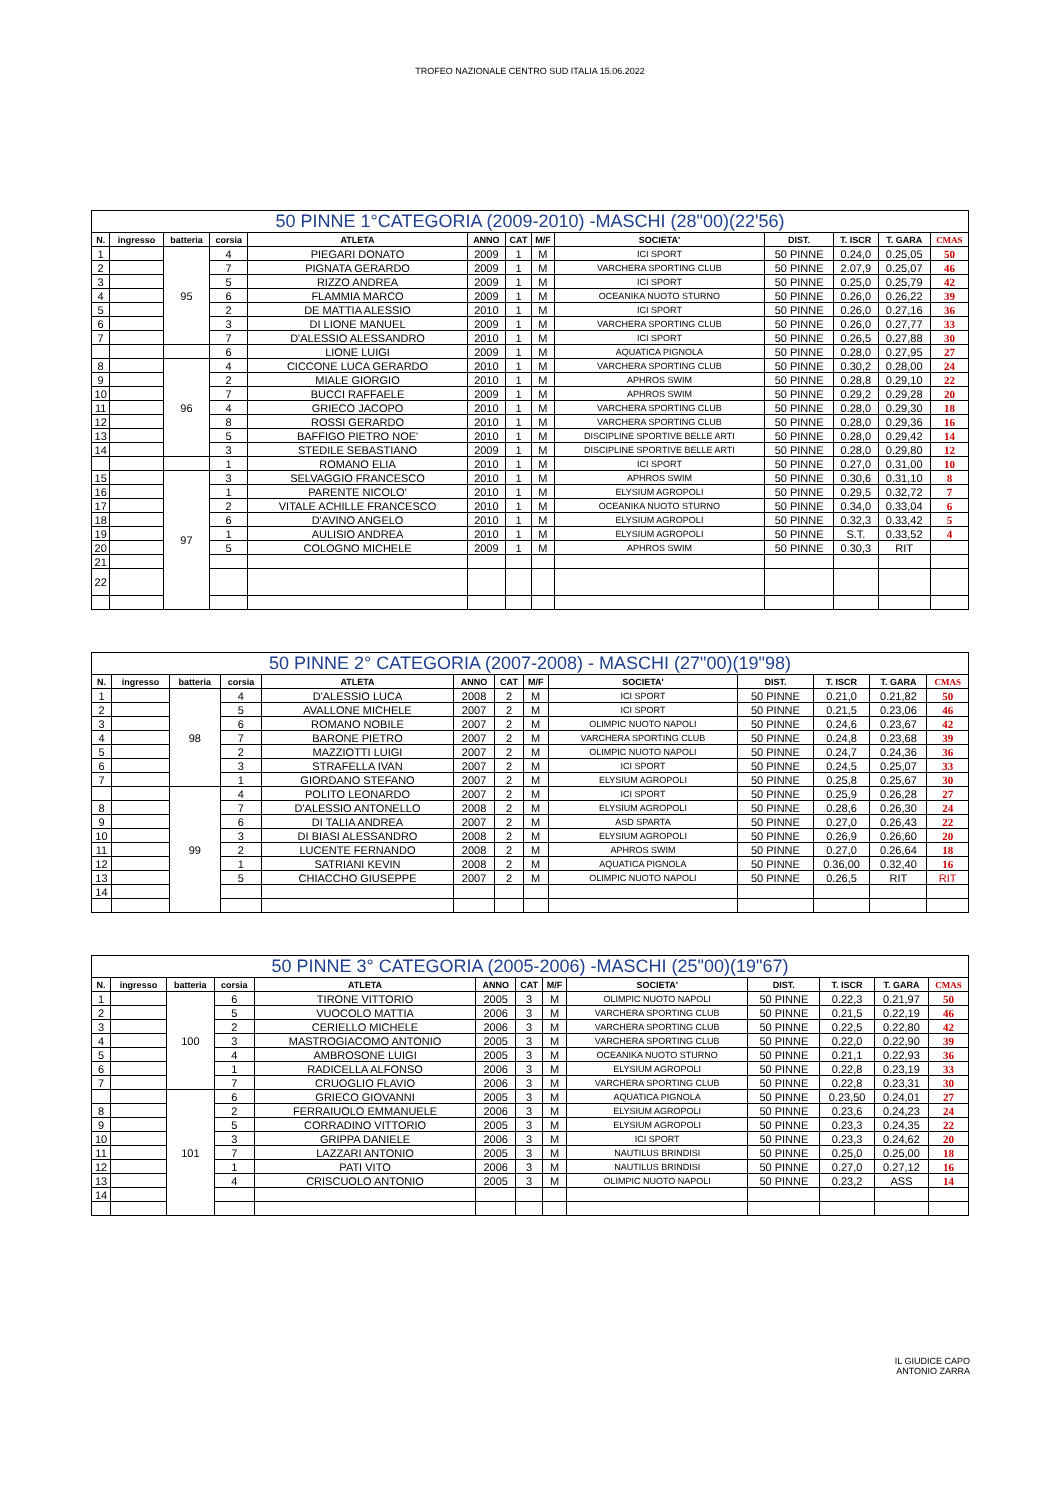TROFEO NAZIONALE CENTRO SUD ITALIA 15.06.2022
| 50 PINNE 1°CATEGORIA (2009-2010) -MASCHI (28"00)(22'56) | | | | | | | | | | | | |
| N. | ingresso | batteria | corsia | ATLETA | ANNO | CAT | M/F | SOCIETA' | DIST. | T. ISCR | T. GARA | CMAS |
| 1 | | 95 | 4 | PIEGARI DONATO | 2009 | 1 | M | ICI SPORT | 50 PINNE | 0.24,0 | 0.25,05 | 50 |
| 2 | | | 7 | PIGNATA GERARDO | 2009 | 1 | M | VARCHERA SPORTING CLUB | 50 PINNE | 2.07,9 | 0.25,07 | 46 |
| 3 | | | 5 | RIZZO ANDREA | 2009 | 1 | M | ICI SPORT | 50 PINNE | 0.25,0 | 0.25,79 | 42 |
| 4 | | | 6 | FLAMMIA MARCO | 2009 | 1 | M | OCEANIKA NUOTO STURNO | 50 PINNE | 0.26,0 | 0.26,22 | 39 |
| 5 | | | 2 | DE MATTIA ALESSIO | 2010 | 1 | M | ICI SPORT | 50 PINNE | 0.26,0 | 0.27,16 | 36 |
| 6 | | | 3 | DI LIONE MANUEL | 2009 | 1 | M | VARCHERA SPORTING CLUB | 50 PINNE | 0.26,0 | 0.27,77 | 33 |
| 7 | | | 7 | D'ALESSIO ALESSANDRO | 2010 | 1 | M | ICI SPORT | 50 PINNE | 0.26,5 | 0.27,88 | 30 |
| | | | 6 | LIONE LUIGI | 2009 | 1 | M | AQUATICA PIGNOLA | 50 PINNE | 0.28,0 | 0.27,95 | 27 |
| 8 | | 96 | 4 | CICCONE LUCA GERARDO | 2010 | 1 | M | VARCHERA SPORTING CLUB | 50 PINNE | 0.30,2 | 0.28,00 | 24 |
| 9 | | | 2 | MIALE GIORGIO | 2010 | 1 | M | APHROS SWIM | 50 PINNE | 0.28,8 | 0.29,10 | 22 |
| 10 | | | 7 | BUCCI RAFFAELE | 2009 | 1 | M | APHROS SWIM | 50 PINNE | 0.29,2 | 0.29,28 | 20 |
| 11 | | | 4 | GRIECO JACOPO | 2010 | 1 | M | VARCHERA SPORTING CLUB | 50 PINNE | 0.28,0 | 0.29,30 | 18 |
| 12 | | | 8 | ROSSI GERARDO | 2010 | 1 | M | VARCHERA SPORTING CLUB | 50 PINNE | 0.28,0 | 0.29,36 | 16 |
| 13 | | | 5 | BAFFIGO PIETRO NOE' | 2010 | 1 | M | DISCIPLINE SPORTIVE BELLE ARTI | 50 PINNE | 0.28,0 | 0.29,42 | 14 |
| 14 | | | 3 | STEDILE SEBASTIANO | 2009 | 1 | M | DISCIPLINE SPORTIVE BELLE ARTI | 50 PINNE | 0.28,0 | 0.29,80 | 12 |
| | | | 1 | ROMANO ELIA | 2010 | 1 | M | ICI SPORT | 50 PINNE | 0.27,0 | 0.31,00 | 10 |
| 15 | | 97 | 3 | SELVAGGIO FRANCESCO | 2010 | 1 | M | APHROS SWIM | 50 PINNE | 0.30,6 | 0.31,10 | 8 |
| 16 | | | 1 | PARENTE NICOLO' | 2010 | 1 | M | ELYSIUM AGROPOLI | 50 PINNE | 0.29,5 | 0.32,72 | 7 |
| 17 | | | 2 | VITALE ACHILLE FRANCESCO | 2010 | 1 | M | OCEANIKA NUOTO STURNO | 50 PINNE | 0.34,0 | 0.33,04 | 6 |
| 18 | | | 6 | D'AVINO ANGELO | 2010 | 1 | M | ELYSIUM AGROPOLI | 50 PINNE | 0.32,3 | 0.33,42 | 5 |
| 19 | | | 1 | AULISIO ANDREA | 2010 | 1 | M | ELYSIUM AGROPOLI | 50 PINNE | S.T. | 0.33,52 | 4 |
| 20 | | | 5 | COLOGNO MICHELE | 2009 | 1 | M | APHROS SWIM | 50 PINNE | 0.30,3 | RIT | |
| 21 | | | | | | | | | | | | |
| 22 | | | | | | | | | | | | |
| 50 PINNE 2° CATEGORIA (2007-2008) - MASCHI (27"00)(19"98) | | | | | | | | | | | | |
| N. | ingresso | batteria | corsia | ATLETA | ANNO | CAT | M/F | SOCIETA' | DIST. | T. ISCR | T. GARA | CMAS |
| 1 | | 98 | 4 | D'ALESSIO LUCA | 2008 | 2 | M | ICI SPORT | 50 PINNE | 0.21,0 | 0.21,82 | 50 |
| 2 | | | 5 | AVALLONE MICHELE | 2007 | 2 | M | ICI SPORT | 50 PINNE | 0.21,5 | 0.23,06 | 46 |
| 3 | | | 6 | ROMANO NOBILE | 2007 | 2 | M | OLIMPIC NUOTO NAPOLI | 50 PINNE | 0.24,6 | 0.23,67 | 42 |
| 4 | | | 7 | BARONE PIETRO | 2007 | 2 | M | VARCHERA SPORTING CLUB | 50 PINNE | 0.24,8 | 0.23,68 | 39 |
| 5 | | | 2 | MAZZIOTTI LUIGI | 2007 | 2 | M | OLIMPIC NUOTO NAPOLI | 50 PINNE | 0.24,7 | 0.24,36 | 36 |
| 6 | | | 3 | STRAFELLA IVAN | 2007 | 2 | M | ICI SPORT | 50 PINNE | 0.24,5 | 0.25,07 | 33 |
| 7 | | | 1 | GIORDANO STEFANO | 2007 | 2 | M | ELYSIUM AGROPOLI | 50 PINNE | 0.25,8 | 0.25,67 | 30 |
| | | 99 | 4 | POLITO LEONARDO | 2007 | 2 | M | ICI SPORT | 50 PINNE | 0.25,9 | 0.26,28 | 27 |
| 8 | | | 7 | D'ALESSIO ANTONELLO | 2008 | 2 | M | ELYSIUM AGROPOLI | 50 PINNE | 0.28,6 | 0.26,30 | 24 |
| 9 | | | 6 | DI TALIA ANDREA | 2007 | 2 | M | ASD SPARTA | 50 PINNE | 0.27,0 | 0.26,43 | 22 |
| 10 | | | 3 | DI BIASI ALESSANDRO | 2008 | 2 | M | ELYSIUM AGROPOLI | 50 PINNE | 0.26,9 | 0.26,60 | 20 |
| 11 | | | 2 | LUCENTE FERNANDO | 2008 | 2 | M | APHROS SWIM | 50 PINNE | 0.27,0 | 0.26,64 | 18 |
| 12 | | | 1 | SATRIANI KEVIN | 2008 | 2 | M | AQUATICA PIGNOLA | 50 PINNE | 0.36,00 | 0.32,40 | 16 |
| 13 | | | 5 | CHIACCHO GIUSEPPE | 2007 | 2 | M | OLIMPIC NUOTO NAPOLI | 50 PINNE | 0.26,5 | RIT | RIT |
| 14 | | | | | | | | | | | | |
| 50 PINNE 3° CATEGORIA (2005-2006) -MASCHI (25"00)(19"67) | | | | | | | | | | | | |
| N. | ingresso | batteria | corsia | ATLETA | ANNO | CAT | M/F | SOCIETA' | DIST. | T. ISCR | T. GARA | CMAS |
| 1 | | 100 | 6 | TIRONE VITTORIO | 2005 | 3 | M | OLIMPIC NUOTO NAPOLI | 50 PINNE | 0.22,3 | 0.21,97 | 50 |
| 2 | | | 5 | VUOCOLO MATTIA | 2006 | 3 | M | VARCHERA SPORTING CLUB | 50 PINNE | 0.21,5 | 0.22,19 | 46 |
| 3 | | | 2 | CERIELLO MICHELE | 2006 | 3 | M | VARCHERA SPORTING CLUB | 50 PINNE | 0.22,5 | 0.22,80 | 42 |
| 4 | | | 3 | MASTROGIACOMO ANTONIO | 2005 | 3 | M | VARCHERA SPORTING CLUB | 50 PINNE | 0.22,0 | 0.22,90 | 39 |
| 5 | | | 4 | AMBROSONE LUIGI | 2005 | 3 | M | OCEANIKA NUOTO STURNO | 50 PINNE | 0.21,1 | 0.22,93 | 36 |
| 6 | | | 1 | RADICELLA ALFONSO | 2006 | 3 | M | ELYSIUM AGROPOLI | 50 PINNE | 0.22,8 | 0.23,19 | 33 |
| 7 | | | 7 | CRUOGLIO FLAVIO | 2006 | 3 | M | VARCHERA SPORTING CLUB | 50 PINNE | 0.22,8 | 0.23,31 | 30 |
| | | 101 | 6 | GRIECO GIOVANNI | 2005 | 3 | M | AQUATICA PIGNOLA | 50 PINNE | 0.23,50 | 0.24,01 | 27 |
| 8 | | | 2 | FERRAIUOLO EMMANUELE | 2006 | 3 | M | ELYSIUM AGROPOLI | 50 PINNE | 0.23,6 | 0.24,23 | 24 |
| 9 | | | 5 | CORRADINO VITTORIO | 2005 | 3 | M | ELYSIUM AGROPOLI | 50 PINNE | 0.23,3 | 0.24,35 | 22 |
| 10 | | | 3 | GRIPPA DANIELE | 2006 | 3 | M | ICI SPORT | 50 PINNE | 0.23,3 | 0.24,62 | 20 |
| 11 | | | 7 | LAZZARI ANTONIO | 2005 | 3 | M | NAUTILUS BRINDISI | 50 PINNE | 0.25,0 | 0.25,00 | 18 |
| 12 | | | 1 | PATI VITO | 2006 | 3 | M | NAUTILUS BRINDISI | 50 PINNE | 0.27,0 | 0.27,12 | 16 |
| 13 | | | 4 | CRISCUOLO ANTONIO | 2005 | 3 | M | OLIMPIC NUOTO NAPOLI | 50 PINNE | 0.23,2 | ASS | 14 |
| 14 | | | | | | | | | | | | |
IL GIUDICE CAPO
ANTONIO ZARRA